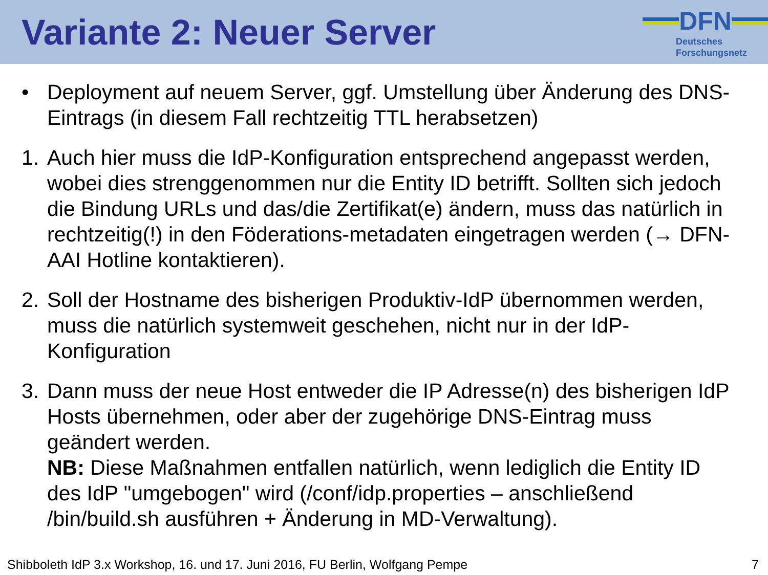Variante 2: Neuer Server
DFN
Deutsches
Forschungsnetz
• Deployment auf neuem Server, ggf. Umstellung über Änderung des DNS-Eintrags (in diesem Fall rechtzeitig TTL herabsetzen)
1. Auch hier muss die IdP-Konfiguration entsprechend angepasst werden, wobei dies strenggenommen nur die Entity ID betrifft. Sollten sich jedoch die Bindung URLs und das/die Zertifikat(e) ändern, muss das natürlich in rechtzeitig(!) in den Föderations-metadaten eingetragen werden (→ DFN-AAI Hotline kontaktieren).
2. Soll der Hostname des bisherigen Produktiv-IdP übernommen werden, muss die natürlich systemweit geschehen, nicht nur in der IdP-Konfiguration
3. Dann muss der neue Host entweder die IP Adresse(n) des bisherigen IdP Hosts übernehmen, oder aber der zugehörige DNS-Eintrag muss geändert werden.
NB: Diese Maßnahmen entfallen natürlich, wenn lediglich die Entity ID des IdP "umgebogen" wird (/conf/idp.properties – anschließend /bin/build.sh ausführen + Änderung in MD-Verwaltung).
Shibboleth IdP 3.x Workshop, 16. und 17. Juni 2016, FU Berlin, Wolfgang Pempe 7